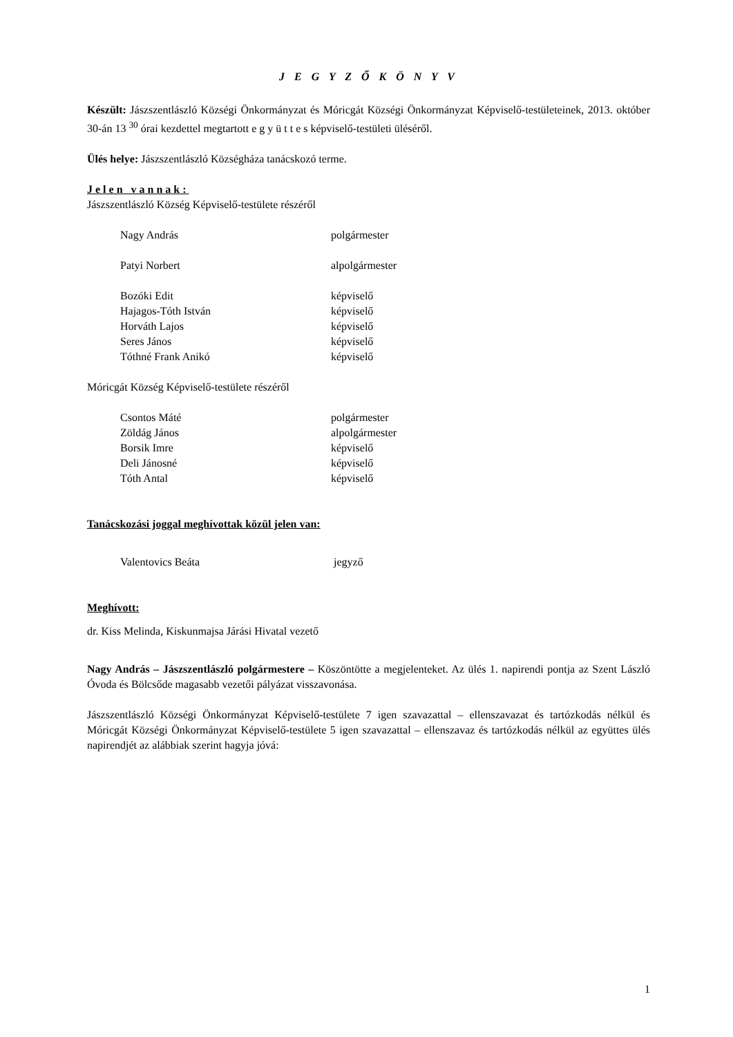J E G Y Z Ő K Ö N Y V
Készült: Jászszentlászló Községi Önkormányzat és Móricgát Községi Önkormányzat Képviselő-testületeinek, 2013. október 30-án 13 <sup>30</sup> órai kezdettel megtartott e g y ü t t e s képviselő-testületi üléséről.
Ülés helye: Jászszentlászló Községháza tanácskozó terme.
Jelen vannak:
Jászszentlászló Község Képviselő-testülete részéről
Nagy András polgármester
Patyi Norbert alpolgármester
Bozóki Edit képviselő
Hajagos-Tóth István képviselő
Horváth Lajos képviselő
Seres János képviselő
Tóthné Frank Anikó képviselő
Móricgát Község Képviselő-testülete részéről
Csontos Máté polgármester
Zöldág János alpolgármester
Borsik Imre képviselő
Deli Jánosné képviselő
Tóth Antal képviselő
Tanácskozási joggal meghívottak közül jelen van:
Valentovics Beáta jegyző
Meghívott:
dr. Kiss Melinda, Kiskunmajsa Járási Hivatal vezető
Nagy András – Jászszentlászló polgármestere – Köszöntötte a megjelenteket. Az ülés 1. napirendi pontja az Szent László Óvoda és Bölcsőde magasabb vezetői pályázat visszavonása.
Jászszentlászló Községi Önkormányzat Képviselő-testülete 7 igen szavazattal – ellenszavazat és tartózkodás nélkül és Móricgát Községi Önkormányzat Képviselő-testülete 5 igen szavazattal – ellenszavaz és tartózkodás nélkül az együttes ülés napirendjét az alábbiak szerint hagyja jóvá:
1